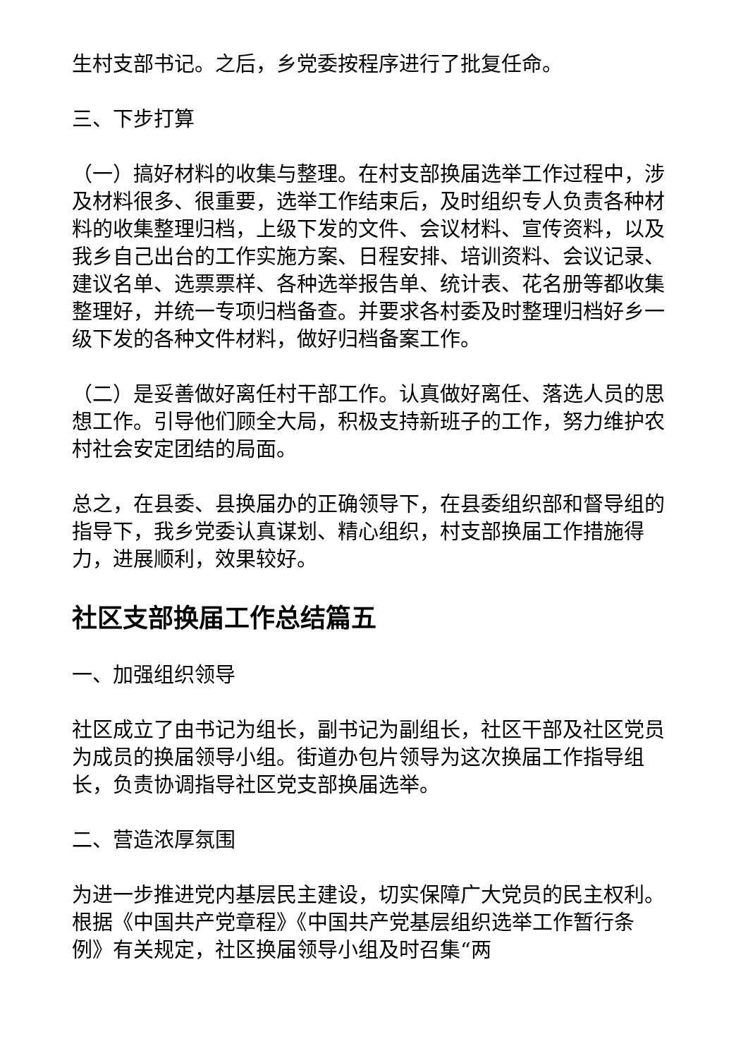生村支部书记。之后，乡党委按程序进行了批复任命。
三、下步打算
（一）搞好材料的收集与整理。在村支部换届选举工作过程中，涉及材料很多、很重要，选举工作结束后，及时组织专人负责各种材料的收集整理归档，上级下发的文件、会议材料、宣传资料，以及我乡自己出台的工作实施方案、日程安排、培训资料、会议记录、建议名单、选票票样、各种选举报告单、统计表、花名册等都收集整理好，并统一专项归档备查。并要求各村委及时整理归档好乡一级下发的各种文件材料，做好归档备案工作。
（二）是妥善做好离任村干部工作。认真做好离任、落选人员的思想工作。引导他们顾全大局，积极支持新班子的工作，努力维护农村社会安定团结的局面。
总之，在县委、县换届办的正确领导下，在县委组织部和督导组的指导下，我乡党委认真谋划、精心组织，村支部换届工作措施得力，进展顺利，效果较好。
社区支部换届工作总结篇五
一、加强组织领导
社区成立了由书记为组长，副书记为副组长，社区干部及社区党员为成员的换届领导小组。街道办包片领导为这次换届工作指导组长，负责协调指导社区党支部换届选举。
二、营造浓厚氛围
为进一步推进党内基层民主建设，切实保障广大党员的民主权利。根据《中国共产党章程》《中国共产党基层组织选举工作暂行条例》有关规定，社区换届领导小组及时召集“两